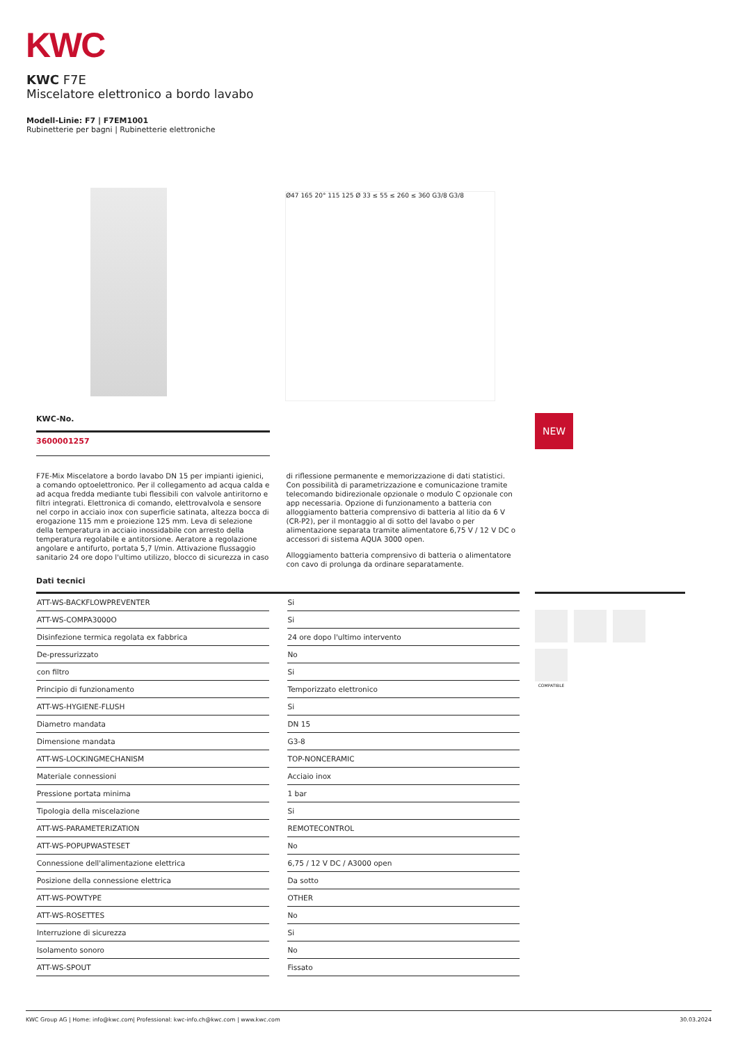KWC
KWC F7E
Miscelatore elettronico a bordo lavabo
Modell-Linie: F7 | F7EM1001
Rubinetterie per bagni | Rubinetterie elettroniche
Ø47 165 20° 115 125 Ø 33 ≤ 55 ≤ 260 ≤ 360 G3/8 G3/8
KWC-No.
3600001257
NEW
F7E-Mix Miscelatore a bordo lavabo DN 15 per impianti igienici, a comando optoelettronico. Per il collegamento ad acqua calda e ad acqua fredda mediante tubi flessibili con valvole antiritorno e filtri integrati. Elettronica di comando, elettrovalvola e sensore nel corpo in acciaio inox con superficie satinata, altezza bocca di erogazione 115 mm e proiezione 125 mm. Leva di selezione della temperatura in acciaio inossidabile con arresto della temperatura regolabile e antitorsione. Aeratore a regolazione angolare e antifurto, portata 5,7 l/min. Attivazione flussaggio sanitario 24 ore dopo l'ultimo utilizzo, blocco di sicurezza in caso di riflessione permanente e memorizzazione di dati statistici. Con possibilità di parametrizzazione e comunicazione tramite telecomando bidirezionale opzionale o modulo C opzionale con app necessaria. Opzione di funzionamento a batteria con alloggiamento batteria comprensivo di batteria al litio da 6 V (CR-P2), per il montaggio al di sotto del lavabo o per alimentazione separata tramite alimentatore 6,75 V / 12 V DC o accessori di sistema AQUA 3000 open.
Alloggiamento batteria comprensivo di batteria o alimentatore con cavo di prolunga da ordinare separatamente.
Dati tecnici
| ATT-WS-BACKFLOWPREVENTER | | Si |
| ATT-WS-COMPA3000O | | Si |
| Disinfezione termica regolata ex fabbrica | | 24 ore dopo l'ultimo intervento |
| De-pressurizzato | | No |
| con filtro | | Si |
| Principio di funzionamento | | Temporizzato elettronico |
| ATT-WS-HYGIENE-FLUSH | | Si |
| Diametro mandata | | DN 15 |
| Dimensione mandata | | G3-8 |
| ATT-WS-LOCKINGMECHANISM | | TOP-NONCERAMIC |
| Materiale connessioni | | Acciaio inox |
| Pressione portata minima | | 1 bar |
| Tipologia della miscelazione | | Si |
| ATT-WS-PARAMETERIZATION | | REMOTECONTROL |
| ATT-WS-POPUPWASTESET | | No |
| Connessione dell'alimentazione elettrica | | 6,75 / 12 V DC / A3000 open |
| Posizione della connessione elettrica | | Da sotto |
| ATT-WS-POWTYPE | | OTHER |
| ATT-WS-ROSETTES | | No |
| Interruzione di sicurezza | | Si |
| Isolamento sonoro | | No |
| ATT-WS-SPOUT | | Fissato |
COMPATIBLE
KWC Group AG | Home: info@kwc.com| Professional: kwc-info.ch@kwc.com | www.kwc.com 30.03.2024